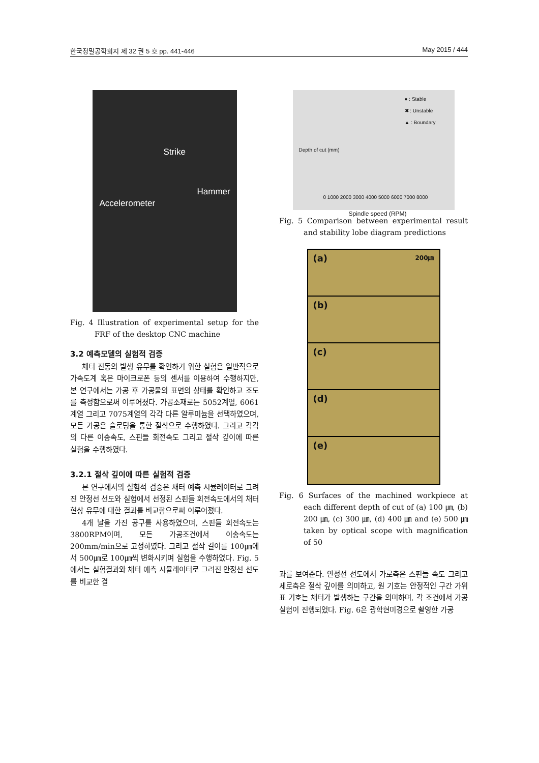한국정밀공학회지 제 32 권 5 호 pp. 441-446 May 2015 / 444
Strike
Hammer
Accelerometer
Fig. 4 Illustration of experimental setup for the FRF of the desktop CNC machine
3.2 예측모델의 실험적 검증
채터 진동의 발생 유무를 확인하기 위한 실험은 일반적으로 가속도계 혹은 마이크로폰 등의 센서를 이용하여 수행하지만, 본 연구에서는 가공 후 가공물의 표면의 상태를 확인하고 조도를 측정함으로써 이루어졌다. 가공소재로는 5052계열, 6061계열 그리고 7075계열의 각각 다른 알루미늄을 선택하였으며, 모든 가공은 슬로팅을 통한 절삭으로 수행하였다. 그리고 각각의 다른 이송속도, 스핀들 회전속도 그리고 절삭 깊이에 따른 실험을 수행하였다.
3.2.1 절삭 깊이에 따른 실험적 검증
본 연구에서의 실험적 검증은 채터 예측 시뮬레이터로 그려진 안정선 선도와 실험에서 선정된 스핀들 회전속도에서의 채터 현상 유무에 대한 결과를 비교함으로써 이루어졌다.
4개 날을 가진 공구를 사용하였으며, 스핀들 회전속도는 3800RPM이며, 모든 가공조건에서 이송속도는 200mm/min으로 고정하였다. 그리고 절삭 길이를 100㎛에서 500㎛로 100㎛씩 변화시키며 실험을 수행하였다. Fig. 5에서는 실험결과와 채터 예측 시뮬레이터로 그려진 안정선 선도를 비교한 결
● : Stable
✖ : Unstable
▲ : Boundary
Depth of cut (mm)
0 1000 2000 3000 4000 5000 6000 7000 8000
Spindle speed (RPM)
Fig. 5 Comparison between experimental result and stability lobe diagram predictions
(a) 200㎛
(b)
(c)
(d)
(e)
Fig. 6 Surfaces of the machined workpiece at each different depth of cut of (a) 100 ㎛, (b) 200 ㎛, (c) 300 ㎛, (d) 400 ㎛ and (e) 500 ㎛ taken by optical scope with magnification of 50
과를 보여준다. 안정선 선도에서 가로축은 스핀들 속도 그리고 세로축은 절삭 깊이를 의미하고, 원 기호는 안정적인 구간 가위표 기호는 채터가 발생하는 구간을 의미하며, 각 조건에서 가공 실험이 진행되었다. Fig. 6은 광학현미경으로 촬영한 가공